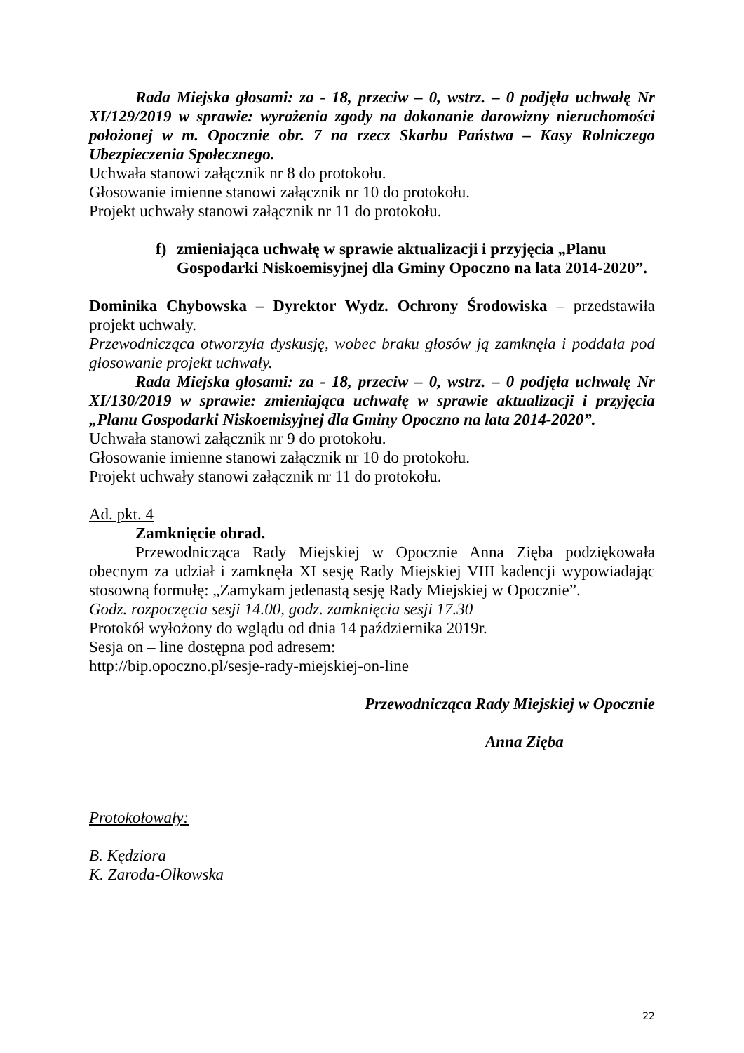Rada Miejska głosami: za - 18, przeciw – 0, wstrz. – 0 podjęła uchwałę Nr XI/129/2019 w sprawie: wyrażenia zgody na dokonanie darowizny nieruchomości położonej w m. Opocznie obr. 7 na rzecz Skarbu Państwa – Kasy Rolniczego Ubezpieczenia Społecznego.
Uchwała stanowi załącznik nr 8 do protokołu.
Głosowanie imienne stanowi załącznik nr 10 do protokołu.
Projekt uchwały stanowi załącznik nr 11 do protokołu.
f) zmieniająca uchwałę w sprawie aktualizacji i przyjęcia „Planu Gospodarki Niskoemisyjnej dla Gminy Opoczno na lata 2014-2020”.
Dominika Chybowska – Dyrektor Wydz. Ochrony Środowiska – przedstawiła projekt uchwały.
Przewodnicząca otworzyła dyskusję, wobec braku głosów ją zamknęła i poddała pod głosowanie projekt uchwały.
Rada Miejska głosami: za - 18, przeciw – 0, wstrz. – 0 podjęła uchwałę Nr XI/130/2019 w sprawie: zmieniająca uchwałę w sprawie aktualizacji i przyjęcia „Planu Gospodarki Niskoemisyjnej dla Gminy Opoczno na lata 2014-2020”.
Uchwała stanowi załącznik nr 9 do protokołu.
Głosowanie imienne stanowi załącznik nr 10 do protokołu.
Projekt uchwały stanowi załącznik nr 11 do protokołu.
Ad. pkt. 4
Zamknięcie obrad.
Przewodnicząca Rady Miejskiej w Opocznie Anna Zięba podziękowała obecnym za udział i zamknęła XI sesję Rady Miejskiej VIII kadencji wypowiadając stosowną formułę: „Zamykam jedenastą sesję Rady Miejskiej w Opocznie”.
Godz. rozpoczęcia sesji 14.00, godz. zamknięcia sesji 17.30
Protokół wyłożony do wglądu od dnia 14 października 2019r.
Sesja on – line dostępna pod adresem:
http://bip.opoczno.pl/sesje-rady-miejskiej-on-line
Przewodnicząca Rady Miejskiej w Opocznie
Anna Zięba
Protokołowały:
B. Kędziora
K. Zaroda-Olkowska
22